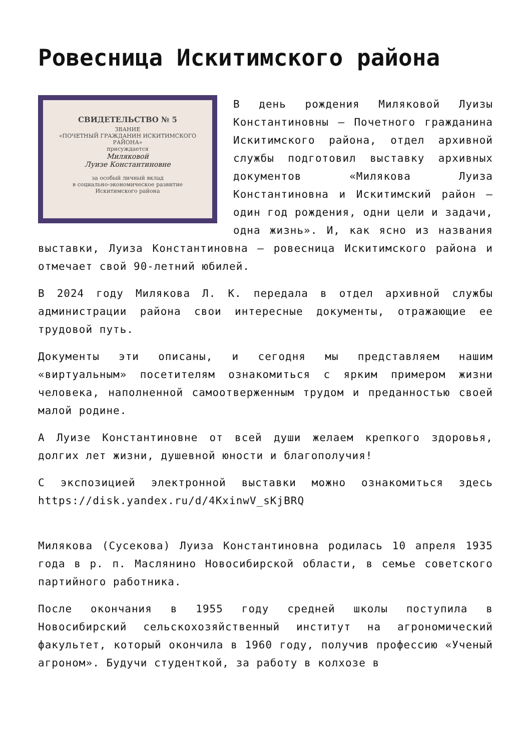Ровесница Искитимского района
СВИДЕТЕЛЬСТВО № 5
ЗВАНИЕ
«ПОЧЕТНЫЙ ГРАЖДАНИН ИСКИТИМСКОГО РАЙОНА»
присуждается
Миляковой
Луизе Константиновне
за особый личный вклад
в социально-экономическое развитие Искитимского района
В день рождения Миляковой Луизы Константиновны – Почетного гражданина Искитимского района, отдел архивной службы подготовил выставку архивных документов «Милякова Луиза Константиновна и Искитимский район – один год рождения, одни цели и задачи, одна жизнь». И, как ясно из названия выставки, Луиза Константиновна – ровесница Искитимского района и отмечает свой 90-летний юбилей.
В 2024 году Милякова Л. К. передала в отдел архивной службы администрации района свои интересные документы, отражающие ее трудовой путь.
Документы эти описаны, и сегодня мы представляем нашим «виртуальным» посетителям ознакомиться с ярким примером жизни человека, наполненной самоотверженным трудом и преданностью своей малой родине.
А Луизе Константиновне от всей души желаем крепкого здоровья, долгих лет жизни, душевной юности и благополучия!
С экспозицией электронной выставки можно ознакомиться здесь https://disk.yandex.ru/d/4KxinwV_sKjBRQ
Милякова (Сусекова) Луиза Константиновна родилась 10 апреля 1935 года в р. п. Маслянино Новосибирской области, в семье советского партийного работника.
После окончания в 1955 году средней школы поступила в Новосибирский сельскохозяйственный институт на агрономический факультет, который окончила в 1960 году, получив профессию «Ученый агроном». Будучи студенткой, за работу в колхозе в